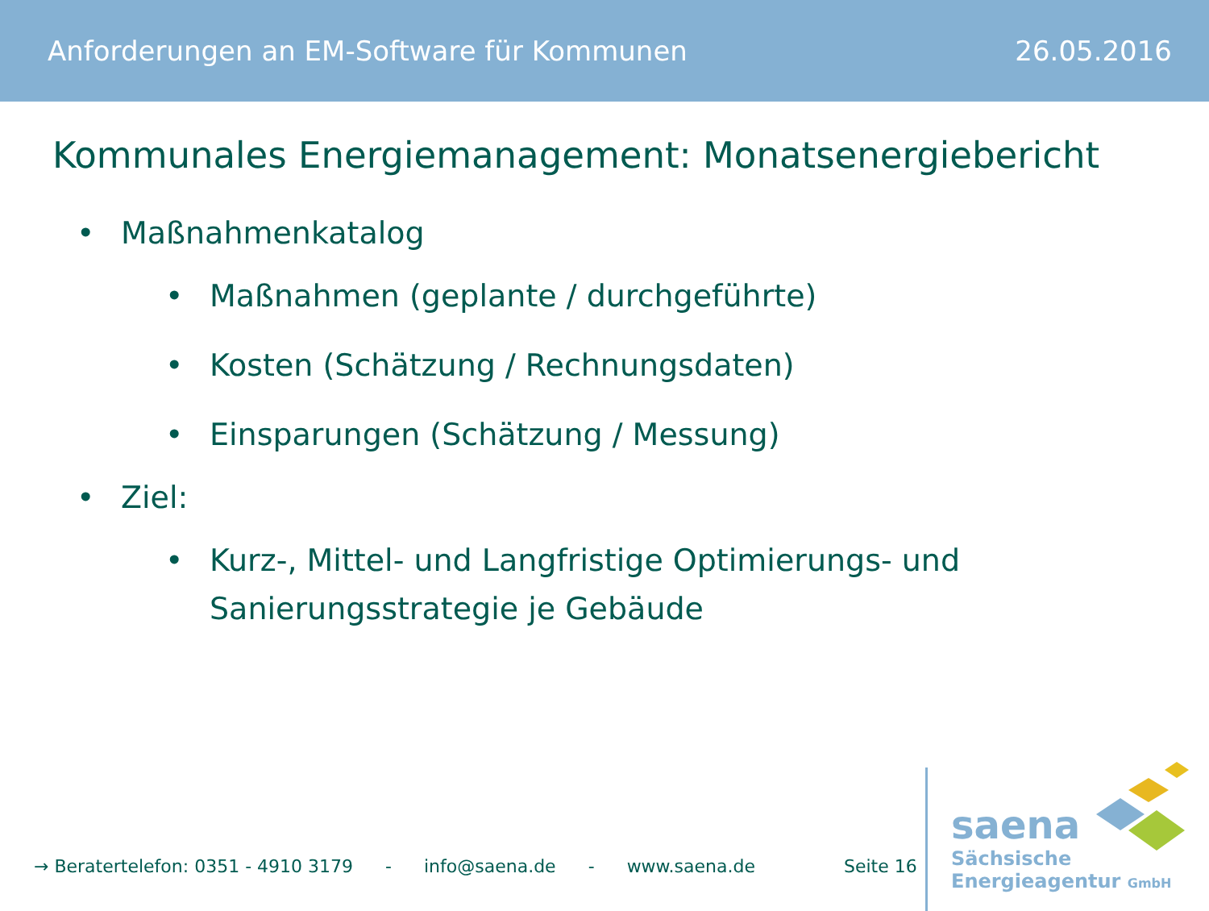Anforderungen an EM-Software für Kommunen 26.05.2016
Kommunales Energiemanagement: Monatsenergiebericht
• Maßnahmenkatalog
• Maßnahmen (geplante / durchgeführte)
• Kosten (Schätzung / Rechnungsdaten)
• Einsparungen (Schätzung / Messung)
• Ziel:
• Kurz-, Mittel- und Langfristige Optimierungs- und Sanierungsstrategie je Gebäude
→ Beratertelefon: 0351 - 4910 3179 - info@saena.de - www.saena.de Seite 16
saena
Sächsische
Energieagentur GmbH